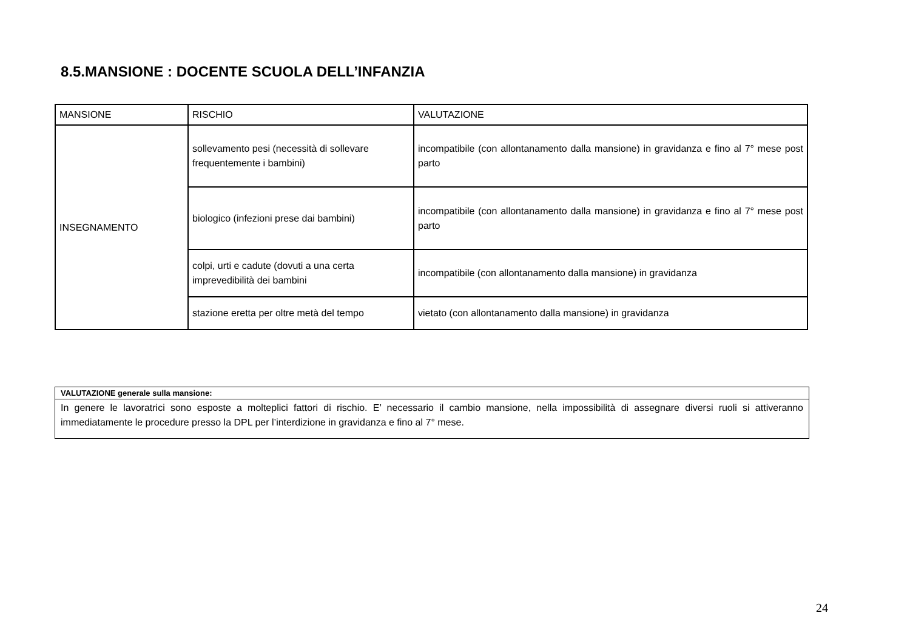8.5.MANSIONE : DOCENTE SCUOLA DELL’INFANZIA
| MANSIONE | RISCHIO | VALUTAZIONE |
| INSEGNAMENTO | sollevamento pesi (necessità di sollevare frequentemente i bambini) | incompatibile (con allontanamento dalla mansione) in gravidanza e fino al 7° mese post parto |
| | biologico (infezioni prese dai bambini) | incompatibile (con allontanamento dalla mansione) in gravidanza e fino al 7° mese post parto |
| | colpi, urti e cadute (dovuti a una certa imprevedibilità dei bambini | incompatibile (con allontanamento dalla mansione) in gravidanza |
| | stazione eretta per oltre metà del tempo | vietato (con allontanamento dalla mansione) in gravidanza |
| VALUTAZIONE generale sulla mansione: |
| In genere le lavoratrici sono esposte a molteplici fattori di rischio. E’ necessario il cambio mansione, nella impossibilità di assegnare diversi ruoli si attiveranno immediatamente le procedure presso la DPL per l’interdizione in gravidanza e fino al 7° mese. |
24